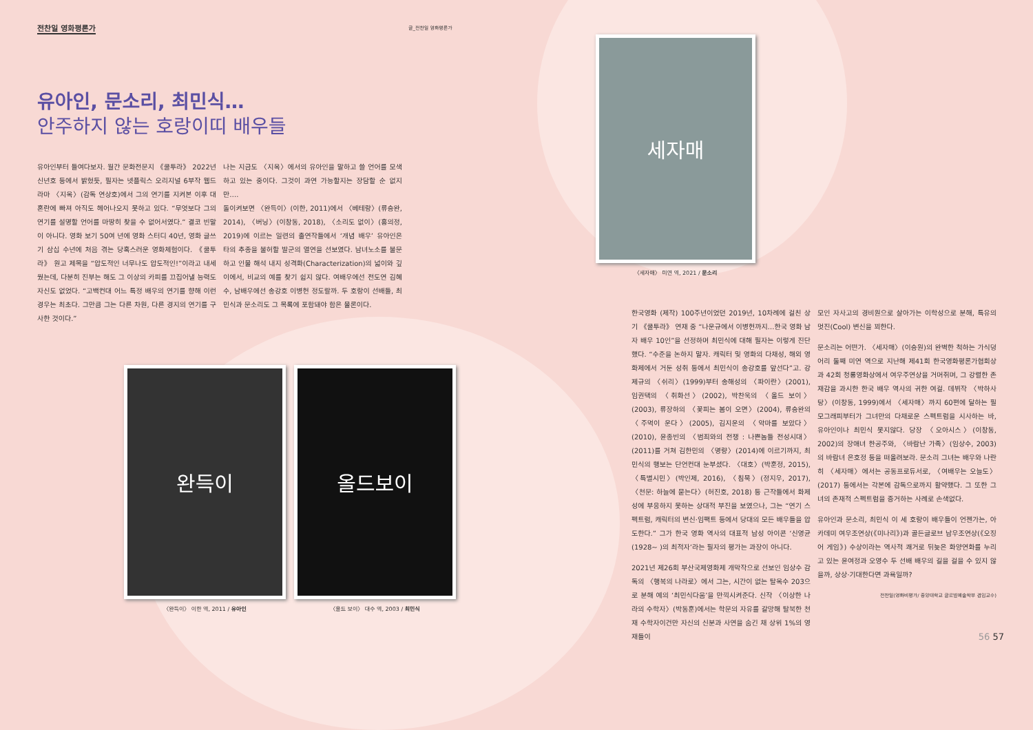전찬일 영화평론가
유아인, 문소리, 최민식…
안주하지 않는 호랑이띠 배우들
유아인부터 들여다보자. 월간 문화전문지 《쿨투라》 2022년 신년호 등에서 밝혔듯, 필자는 넷플릭스 오리지널 6부작 웹드라마 〈지옥〉(감독 연상호)에서 그의 연기를 지켜본 이후 대혼란에 빠져 아직도 헤어나오지 못하고 있다. “무엇보다 그의 연기를 설명할 언어를 마땅히 찾을 수 없어서였다.” 결코 빈말이 아니다. 영화 보기 50여 년에 영화 스터디 40년, 영화 글쓰기 삼십 수년에 처음 겪는 당혹스러운 영화체험이다. 《쿨투라》 원고 제목을 “압도적인 너무나도 압도적인!”이라고 내세웠는데, 다분히 진부는 해도 그 이상의 카피를 끄집어낼 능력도 자신도 없었다. “고백컨대 어느 특정 배우의 연기를 향해 이런 경우는 최초다. 그만큼 그는 다른 차원, 다른 경지의 연기를 구사한 것이다.”
나는 지금도 〈지옥〉에서의 유아인을 말하고 쓸 언어를 모색하고 있는 중이다. 그것이 과연 가능할지는 장담할 순 없지만….
돌이켜보면 〈완득이〉(이한, 2011)에서 〈베테랑〉(류승완, 2014), 〈버닝〉(이창동, 2018), 〈소리도 없이〉(홍의정, 2019)에 이르는 일련의 출연작들에서 ‘개념 배우’ 유아인은 타의 추종을 불허할 발군의 열연을 선보였다. 남녀노소를 불문하고 인물 해석 내지 성격화(Characterization)의 넓이와 깊이에서, 비교의 예를 찾기 쉽지 않다. 여배우에선 전도연 김혜수, 남배우에선 송강호 이병헌 정도랄까. 두 호랑이 선배들, 최민식과 문소리도 그 목록에 포함돼야 함은 물론이다.
글_전찬일 영화평론가
완득이
〈완득이〉 이한 역, 2011 / 유아인
올드보이
〈올드 보이〉 대수 역, 2003 / 최민식
세자매
〈세자매〉 미연 역, 2021 / 문소리
한국영화 (제작) 100주년이었던 2019년, 10차례에 걸친 상기 《쿨투라》 연재 중 “나운규에서 이병헌까지…한국 영화 남자 배우 10인”을 선정하며 최민식에 대해 필자는 이렇게 진단했다. “수준을 논하지 말자. 캐릭터 및 영화의 다채성, 해외 영화제에서 거둔 성취 등에서 최민식이 송강호를 앞선다”고. 강제규의 〈쉬리〉(1999)부터 송해성의 〈파이란〉(2001), 임권택의 〈취화선〉(2002), 박찬욱의 〈올드 보이〉(2003), 류장하의 〈꽃피는 봄이 오면〉(2004), 류승완의 〈주먹이 운다〉(2005), 김지운의 〈악마를 보았다〉(2010), 윤종빈의 〈범죄와의 전쟁 : 나쁜놈들 전성시대〉(2011)를 거쳐 김한민의 〈명량〉(2014)에 이르기까지, 최민식의 행보는 단언컨대 눈부셨다. 〈대호〉(박훈정, 2015), 〈특별시민〉(박인제, 2016), 〈침묵〉(정지우, 2017), 〈천문: 하늘에 묻는다〉(허진호, 2018) 등 근작들에서 화제성에 부응하지 못하는 상대적 부진을 보였으나, 그는 “연기 스펙트럼, 캐릭터의 변신·임팩트 등에서 당대의 모든 배우들을 압도한다.” 그가 한국 영화 역사의 대표적 남성 아이콘 ‘신영균(1928~ )의 최적자’라는 필자의 평가는 과장이 아니다.
2021년 제26회 부산국제영화제 개막작으로 선보인 임상수 감독의 〈행복의 나라로〉에서 그는, 시간이 없는 탈옥수 203으로 분해 예의 ‘최민식다움’을 만끽시켜준다. 신작 〈이상한 나라의 수학자〉(박동훈)에서는 학문의 자유를 갈망해 탈북한 천재 수학자이건만 자신의 신분과 사연을 숨긴 채 상위 1%의 영재들이
모인 자사고의 경비원으로 살아가는 이학성으로 분해, 특유의 멋진(Cool) 변신을 꾀한다.
문소리는 어떤가. 〈세자매〉(이승원)의 완벽한 척하는 가식덩어리 둘째 미연 역으로 지난해 제41회 한국영화평론가협회상과 42회 청룡영화상에서 여우주연상을 거머쥐며, 그 강렬한 존재감을 과시한 한국 배우 역사의 귀한 여걸. 데뷔작 〈박하사탕〉(이창동, 1999)에서 〈세자매〉까지 60편에 달하는 필모그래피부터가 그녀만의 다채로운 스펙트럼을 시사하는 바, 유아인이나 최민식 못지않다. 당장 〈오아시스〉(이창동, 2002)의 장애녀 한공주와, 〈바람난 가족〉(임상수, 2003)의 바람녀 은호정 등을 떠올려보라. 문소리 그녀는 배우와 나란히 〈세자매〉에서는 공동프로듀서로, 〈여배우는 오늘도〉(2017) 등에서는 각본에 감독으로까지 활약했다. 그 또한 그녀의 존재적 스펙트럼을 증거하는 사례로 손색없다.
유아인과 문소리, 최민식 이 세 호랑이 배우들이 언젠가는, 아카데미 여우조연상(《미나리》)과 골든글로브 남우조연상(《오징어 게임》) 수상이라는 역사적 쾌거로 뒤늦은 화양연화를 누리고 있는 윤여정과 오영수 두 선배 배우의 길을 걸을 수 있지 않을까, 상상·기대한다면 과욕일까?
전찬일(영화비평가/ 중앙대학교 글로벌예술학부 겸임교수)
56 57